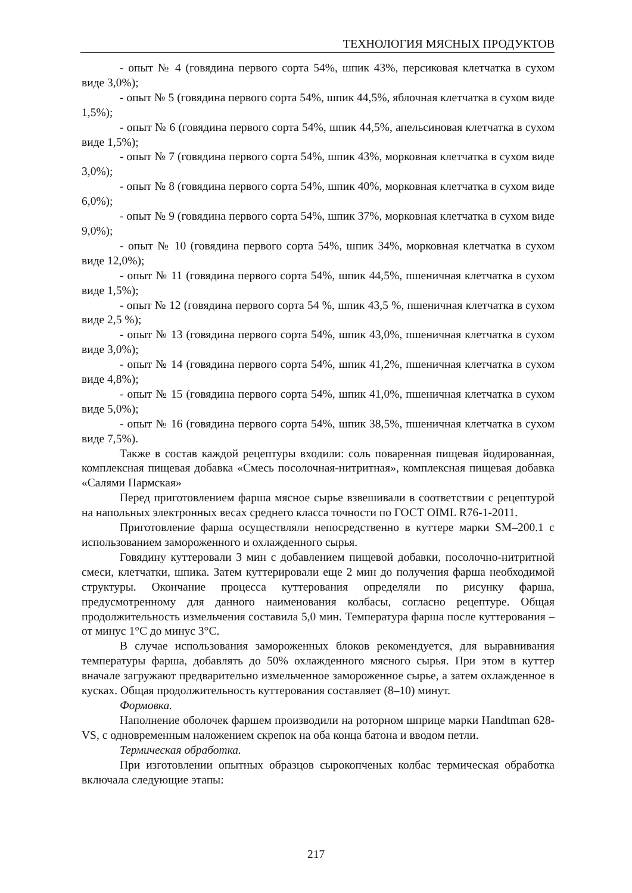ТЕХНОЛОГИЯ МЯСНЫХ ПРОДУКТОВ
- опыт № 4 (говядина первого сорта 54%, шпик 43%, персиковая клетчатка в сухом виде 3,0%);
- опыт № 5 (говядина первого сорта 54%, шпик 44,5%, яблочная клетчатка в сухом виде 1,5%);
- опыт № 6 (говядина первого сорта 54%, шпик 44,5%, апельсиновая клетчатка в сухом виде 1,5%);
- опыт № 7 (говядина первого сорта 54%, шпик 43%, морковная клетчатка в сухом виде 3,0%);
- опыт № 8 (говядина первого сорта 54%, шпик 40%, морковная клетчатка в сухом виде 6,0%);
- опыт № 9 (говядина первого сорта 54%, шпик 37%, морковная клетчатка в сухом виде 9,0%);
- опыт № 10 (говядина первого сорта 54%, шпик 34%, морковная клетчатка в сухом виде 12,0%);
- опыт № 11 (говядина первого сорта 54%, шпик 44,5%, пшеничная клетчатка в сухом виде 1,5%);
- опыт № 12 (говядина первого сорта 54 %, шпик 43,5 %, пшеничная клетчатка в сухом виде 2,5 %);
- опыт № 13 (говядина первого сорта 54%, шпик 43,0%, пшеничная клетчатка в сухом виде 3,0%);
- опыт № 14 (говядина первого сорта 54%, шпик 41,2%, пшеничная клетчатка в сухом виде 4,8%);
- опыт № 15 (говядина первого сорта 54%, шпик 41,0%, пшеничная клетчатка в сухом виде 5,0%);
- опыт № 16 (говядина первого сорта 54%, шпик 38,5%, пшеничная клетчатка в сухом виде 7,5%).
Также в состав каждой рецептуры входили: соль поваренная пищевая йодированная, комплексная пищевая добавка «Смесь посолочная-нитритная», комплексная пищевая добавка «Салями Пармская»
Перед приготовлением фарша мясное сырье взвешивали в соответствии с рецептурой на напольных электронных весах среднего класса точности по ГОСТ OIML R76-1-2011.
Приготовление фарша осуществляли непосредственно в куттере марки SM–200.1 с использованием замороженного и охлажденного сырья.
Говядину куттеровали 3 мин с добавлением пищевой добавки, посолочно-нитритной смеси, клетчатки, шпика. Затем куттерировали еще 2 мин до получения фарша необходимой структуры. Окончание процесса куттерования определяли по рисунку фарша, предусмотренному для данного наименования колбасы, согласно рецептуре. Общая продолжительность измельчения составила 5,0 мин. Температура фарша после куттерования – от минус 1°С до минус 3°С.
В случае использования замороженных блоков рекомендуется, для выравнивания температуры фарша, добавлять до 50% охлажденного мясного сырья. При этом в куттер вначале загружают предварительно измельченное замороженное сырье, а затем охлажденное в кусках. Общая продолжительность куттерования составляет (8–10) минут.
Формовка.
Наполнение оболочек фаршем производили на роторном шприце марки Handtman 628-VS, с одновременным наложением скрепок на оба конца батона и вводом петли.
Термическая обработка.
При изготовлении опытных образцов сырокопченых колбас термическая обработка включала следующие этапы:
217